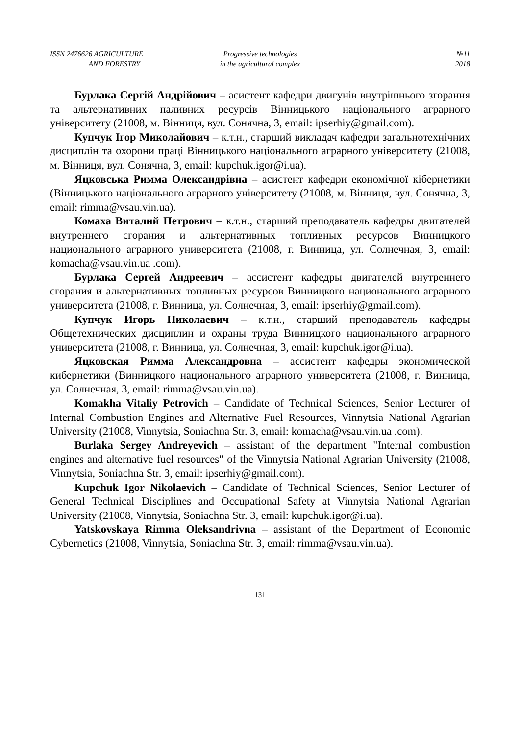ISSN 2476626 AGRICULTURE
AND FORESTRY
Progressive technologies
in the agricultural complex
№11
2018
Бурлака Сергій Андрійович – асистент кафедри двигунів внутрішнього згорання та альтернативних паливних ресурсів Вінницького національного аграрного університету (21008, м. Вінниця, вул. Сонячна, 3, email: ipserhiy@gmail.com).
Купчук Ігор Миколайович – к.т.н., старший викладач кафедри загальнотехнічних дисциплін та охорони праці Вінницького національного аграрного університету (21008, м. Вінниця, вул. Сонячна, 3, email: kupchuk.igor@i.ua).
Яцковська Римма Олександрівна – асистент кафедри економічної кібернетики (Вінницького національного аграрного університету (21008, м. Вінниця, вул. Сонячна, 3, email: rimma@vsau.vin.ua).
Комаха Виталий Петрович – к.т.н., старший преподаватель кафедры двигателей внутреннего сгорания и альтернативных топливных ресурсов Винницкого национального аграрного университета (21008, г. Винница, ул. Солнечная, 3, email: komacha@vsau.vin.ua .com).
Бурлака Сергей Андреевич – ассистент кафедры двигателей внутреннего сгорания и альтернативных топливных ресурсов Винницкого национального аграрного университета (21008, г. Винница, ул. Солнечная, 3, email: ipserhiy@gmail.com).
Купчук Игорь Николаевич – к.т.н., старший преподаватель кафедры Общетехнических дисциплин и охраны труда Винницкого национального аграрного университета (21008, г. Винница, ул. Солнечная, 3, email: kupchuk.igor@i.ua).
Яцковская Римма Александровна – ассистент кафедры экономической кибернетики (Винницкого национального аграрного университета (21008, г. Винница, ул. Солнечная, 3, email: rimma@vsau.vin.ua).
Komakha Vitaliy Petrovich – Candidate of Technical Sciences, Senior Lecturer of Internal Combustion Engines and Alternative Fuel Resources, Vinnytsia National Agrarian University (21008, Vinnytsia, Soniachna Str. 3, email: komacha@vsau.vin.ua .com).
Burlaka Sergey Andreyevich – assistant of the department "Internal combustion engines and alternative fuel resources" of the Vinnytsia National Agrarian University (21008, Vinnytsia, Soniachna Str. 3, email: ipserhiy@gmail.com).
Kupchuk Igor Nikolaevich – Candidate of Technical Sciences, Senior Lecturer of General Technical Disciplines and Occupational Safety at Vinnytsia National Agrarian University (21008, Vinnytsia, Soniachna Str. 3, email: kupchuk.igor@i.ua).
Yatskovskaya Rimma Oleksandrivna – assistant of the Department of Economic Cybernetics (21008, Vinnytsia, Soniachna Str. 3, email: rimma@vsau.vin.ua).
131